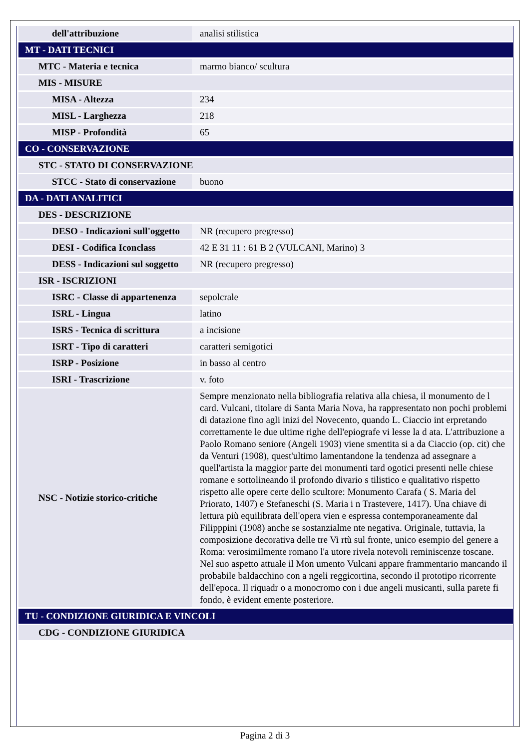| dell'attribuzione | analisi stilistica |
| MT - DATI TECNICI | |
| MTC - Materia e tecnica | marmo bianco/ scultura |
| MIS - MISURE | |
| MISA - Altezza | 234 |
| MISL - Larghezza | 218 |
| MISP - Profondità | 65 |
| CO - CONSERVAZIONE | |
| STC - STATO DI CONSERVAZIONE | |
| STCC - Stato di conservazione | buono |
| DA - DATI ANALITICI | |
| DES - DESCRIZIONE | |
| DESO - Indicazioni sull'oggetto | NR (recupero pregresso) |
| DESI - Codifica Iconclass | 42 E 31 11 : 61 B 2 (VULCANI, Marino) 3 |
| DESS - Indicazioni sul soggetto | NR (recupero pregresso) |
| ISR - ISCRIZIONI | |
| ISRC - Classe di appartenenza | sepolcrale |
| ISRL - Lingua | latino |
| ISRS - Tecnica di scrittura | a incisione |
| ISRT - Tipo di caratteri | caratteri semigotici |
| ISRP - Posizione | in basso al centro |
| ISRI - Trascrizione | v. foto |
| NSC - Notizie storico-critiche | Sempre menzionato nella bibliografia relativa alla chiesa, il monumento de l card. Vulcani, titolare di Santa Maria Nova, ha rappresentato non pochi problemi di datazione fino agli inizi del Novecento, quando L. Ciaccio int erpretando correttamente le due ultime righe dell'epiografe vi lesse la d ata. L'attribuzione a Paolo Romano seniore (Angeli 1903) viene smentita si a da Ciaccio (op. cit) che da Venturi (1908), quest'ultimo lamentandone la tendenza ad assegnare a quell'artista la maggior parte dei monumenti tard ogotici presenti nelle chiese romane e sottolineando il profondo divario s tilistico e qualitativo rispetto rispetto alle opere certe dello scultore: Monumento Carafa ( S. Maria del Priorato, 1407) e Stefaneschi (S. Maria i n Trastevere, 1417). Una chiave di lettura più equilibrata dell'opera vien e espressa contemporaneamente dal Filipppini (1908) anche se sostanzialme nte negativa. Originale, tuttavia, la composizione decorativa delle tre Vi rtù sul fronte, unico esempio del genere a Roma: verosimilmente romano l'a utore rivela notevoli reminiscenze toscane. Nel suo aspetto attuale il Mon umento Vulcani appare frammentario mancando il probabile baldacchino con a ngeli reggicortina, secondo il prototipo ricorrente dell'epoca. Il riquadr o a monocromo con i due angeli musicanti, sulla parete fi fondo, è evident emente posteriore. |
| TU - CONDIZIONE GIURIDICA E VINCOLI | |
| CDG - CONDIZIONE GIURIDICA | |
Pagina 2 di 3